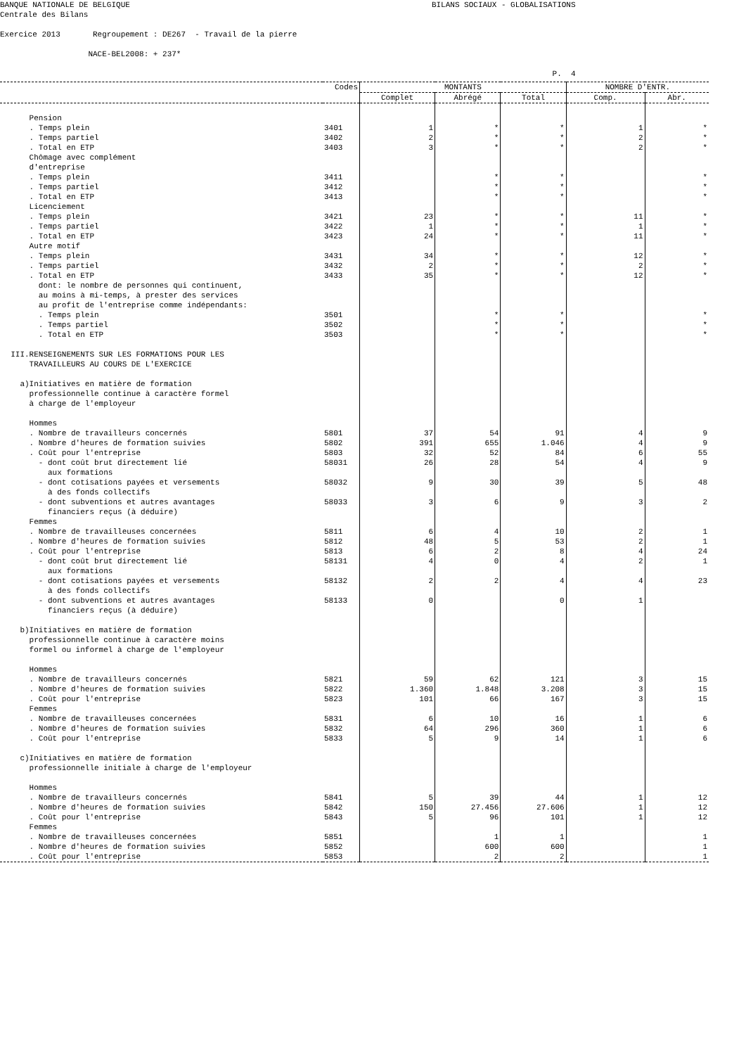BANQUE NATIONALE DE BELGIQUE BILANS SOCIAUX - GLOBALISATIONS Centrale des Bilans Exercice 2013 Regroupement : DE267 - Travail de la pierre NACE-BEL2008: + 237* P. 4
| | Codes | MONTANTS | | | NOMBRE D'ENTR. | |
| --- | --- | --- | --- | --- | --- | --- |
| | | Complet | Abrégé | Total | Comp. | Abr. |
| Pension | | | | | | |
| . Temps plein | 3401 | 1 | * | * | 1 | * |
| . Temps partiel | 3402 | 2 | * | * | 2 | * |
| . Total en ETP | 3403 | 3 | * | * | 2 | * |
| Chômage avec complément d'entreprise | | | | | | |
| . Temps plein | 3411 | | * | * | | * |
| . Temps partiel | 3412 | | * | * | | * |
| . Total en ETP | 3413 | | * | * | | * |
| Licenciement | | | | | | |
| . Temps plein | 3421 | 23 | * | * | 11 | * |
| . Temps partiel | 3422 | 1 | * | * | 1 | * |
| . Total en ETP | 3423 | 24 | * | * | 11 | * |
| Autre motif | | | | | | |
| . Temps plein | 3431 | 34 | * | * | 12 | * |
| . Temps partiel | 3432 | 2 | * | * | 2 | * |
| . Total en ETP | 3433 | 35 | * | * | 12 | * |
| dont: le nombre de personnes qui continuent, au moins à mi-temps, à prester des services au profit de l'entreprise comme indépendants: | | | | | | |
| . Temps plein | 3501 | | * | * | | * |
| . Temps partiel | 3502 | | * | * | | * |
| . Total en ETP | 3503 | | * | * | | * |
| III.RENSEIGNEMENTS SUR LES FORMATIONS POUR LES TRAVAILLEURS AU COURS DE L'EXERCICE a)Initiatives en matière de formation professionnelle continue à caractère formel à charge de l'employeur Hommes | | | | | | |
| . Nombre de travailleurs concernés | 5801 | 37 | 54 | 91 | 4 | 9 |
| . Nombre d'heures de formation suivies | 5802 | 391 | 655 | 1.046 | 4 | 9 |
| . Coût pour l'entreprise | 5803 | 32 | 52 | 84 | 6 | 55 |
| - dont coût brut directement lié aux formations | 58031 | 26 | 28 | 54 | 4 | 9 |
| - dont cotisations payées et versements à des fonds collectifs | 58032 | 9 | 30 | 39 | 5 | 48 |
| - dont subventions et autres avantages financiers reçus (à déduire) | 58033 | 3 | 6 | 9 | 3 | 2 |
| Femmes | | | | | | |
| . Nombre de travailleuses concernées | 5811 | 6 | 4 | 10 | 2 | 1 |
| . Nombre d'heures de formation suivies | 5812 | 48 | 5 | 53 | 2 | 1 |
| . Coût pour l'entreprise | 5813 | 6 | 2 | 8 | 4 | 24 |
| - dont coût brut directement lié aux formations | 58131 | 4 | 0 | 4 | 2 | 1 |
| - dont cotisations payées et versements à des fonds collectifs | 58132 | 2 | 2 | 4 | 4 | 23 |
| - dont subventions et autres avantages financiers reçus (à déduire) | 58133 | 0 | | 0 | 1 | |
| b)Initiatives en matière de formation professionnelle continue à caractère moins formel ou informel à charge de l'employeur Hommes | | | | | | |
| . Nombre de travailleurs concernés | 5821 | 59 | 62 | 121 | 3 | 15 |
| . Nombre d'heures de formation suivies | 5822 | 1.360 | 1.848 | 3.208 | 3 | 15 |
| . Coût pour l'entreprise | 5823 | 101 | 66 | 167 | 3 | 15 |
| Femmes | | | | | | |
| . Nombre de travailleuses concernées | 5831 | 6 | 10 | 16 | 1 | 6 |
| . Nombre d'heures de formation suivies | 5832 | 64 | 296 | 360 | 1 | 6 |
| . Coût pour l'entreprise | 5833 | 5 | 9 | 14 | 1 | 6 |
| c)Initiatives en matière de formation professionnelle initiale à charge de l'employeur Hommes | | | | | | |
| . Nombre de travailleurs concernés | 5841 | 5 | 39 | 44 | 1 | 12 |
| . Nombre d'heures de formation suivies | 5842 | 150 | 27.456 | 27.606 | 1 | 12 |
| . Coût pour l'entreprise | 5843 | 5 | 96 | 101 | 1 | 12 |
| Femmes | | | | | | |
| . Nombre de travailleuses concernées | 5851 | | 1 | 1 | | 1 |
| . Nombre d'heures de formation suivies | 5852 | | 600 | 600 | | 1 |
| . Coût pour l'entreprise | 5853 | | 2 | 2 | | 1 |